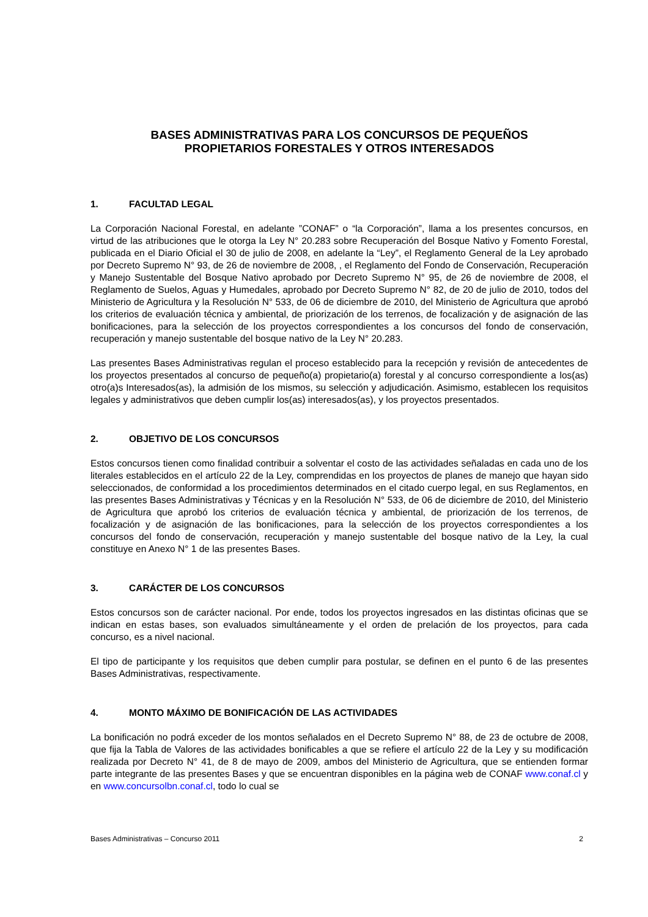BASES ADMINISTRATIVAS PARA LOS CONCURSOS DE PEQUEÑOS
PROPIETARIOS FORESTALES Y OTROS INTERESADOS
1. FACULTAD LEGAL
La Corporación Nacional Forestal, en adelante ”CONAF” o “la Corporación”, llama a los presentes concursos, en virtud de las atribuciones que le otorga la Ley N° 20.283 sobre Recuperación del Bosque Nativo y Fomento Forestal, publicada en el Diario Oficial el 30 de julio de 2008, en adelante la “Ley”, el Reglamento General de la Ley aprobado por Decreto Supremo N° 93, de 26 de noviembre de 2008, , el Reglamento del Fondo de Conservación, Recuperación y Manejo Sustentable del Bosque Nativo aprobado por Decreto Supremo N° 95, de 26 de noviembre de 2008, el Reglamento de Suelos, Aguas y Humedales, aprobado por Decreto Supremo N° 82, de 20 de julio de 2010, todos del Ministerio de Agricultura y la Resolución N° 533, de 06 de diciembre de 2010, del Ministerio de Agricultura que aprobó los criterios de evaluación técnica y ambiental, de priorización de los terrenos, de focalización y de asignación de las bonificaciones, para la selección de los proyectos correspondientes a los concursos del fondo de conservación, recuperación y manejo sustentable del bosque nativo de la Ley N° 20.283.
Las presentes Bases Administrativas regulan el proceso establecido para la recepción y revisión de antecedentes de los proyectos presentados al concurso de pequeño(a) propietario(a) forestal y al concurso correspondiente a los(as) otro(a)s Interesados(as), la admisión de los mismos, su selección y adjudicación. Asimismo, establecen los requisitos legales y administrativos que deben cumplir los(as) interesados(as), y los proyectos presentados.
2. OBJETIVO DE LOS CONCURSOS
Estos concursos tienen como finalidad contribuir a solventar el costo de las actividades señaladas en cada uno de los literales establecidos en el artículo 22 de la Ley, comprendidas en los proyectos de planes de manejo que hayan sido seleccionados, de conformidad a los procedimientos determinados en el citado cuerpo legal, en sus Reglamentos, en las presentes Bases Administrativas y Técnicas y en la Resolución N° 533, de 06 de diciembre de 2010, del Ministerio de Agricultura que aprobó los criterios de evaluación técnica y ambiental, de priorización de los terrenos, de focalización y de asignación de las bonificaciones, para la selección de los proyectos correspondientes a los concursos del fondo de conservación, recuperación y manejo sustentable del bosque nativo de la Ley, la cual constituye en Anexo N° 1 de las presentes Bases.
3. CARÁCTER DE LOS CONCURSOS
Estos concursos son de carácter nacional. Por ende, todos los proyectos ingresados en las distintas oficinas que se indican en estas bases, son evaluados simultáneamente y el orden de prelación de los proyectos, para cada concurso, es a nivel nacional.
El tipo de participante y los requisitos que deben cumplir para postular, se definen en el punto 6 de las presentes Bases Administrativas, respectivamente.
4. MONTO MÁXIMO DE BONIFICACIÓN DE LAS ACTIVIDADES
La bonificación no podrá exceder de los montos señalados en el Decreto Supremo N° 88, de 23 de octubre de 2008, que fija la Tabla de Valores de las actividades bonificables a que se refiere el artículo 22 de la Ley y su modificación realizada por Decreto N° 41, de 8 de mayo de 2009, ambos del Ministerio de Agricultura, que se entienden formar parte integrante de las presentes Bases y que se encuentran disponibles en la página web de CONAF www.conaf.cl y en www.concursolbn.conaf.cl, todo lo cual se
Bases Administrativas – Concurso 2011 2